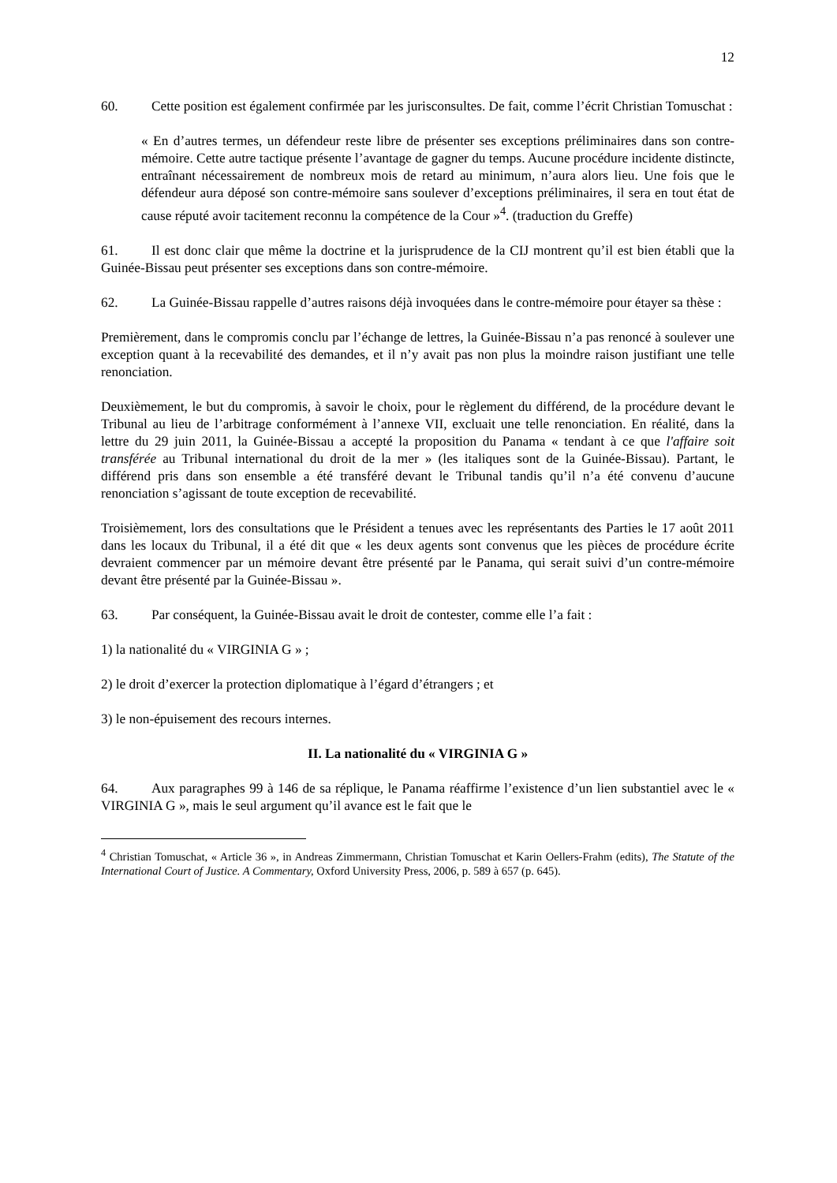12
60. Cette position est également confirmée par les jurisconsultes. De fait, comme l’écrit Christian Tomuschat :
« En d’autres termes, un défendeur reste libre de présenter ses exceptions préliminaires dans son contre-mémoire. Cette autre tactique présente l’avantage de gagner du temps. Aucune procédure incidente distincte, entraînant nécessairement de nombreux mois de retard au minimum, n’aura alors lieu. Une fois que le défendeur aura déposé son contre-mémoire sans soulever d’exceptions préliminaires, il sera en tout état de cause réputé avoir tacitement reconnu la compétence de la Cour »<sup>4</sup>. (traduction du Greffe)
61. Il est donc clair que même la doctrine et la jurisprudence de la CIJ montrent qu’il est bien établi que la Guinée-Bissau peut présenter ses exceptions dans son contre-mémoire.
62. La Guinée-Bissau rappelle d’autres raisons déjà invoquées dans le contre-mémoire pour étayer sa thèse :
Premièrement, dans le compromis conclu par l’échange de lettres, la Guinée-Bissau n’a pas renoncé à soulever une exception quant à la recevabilité des demandes, et il n’y avait pas non plus la moindre raison justifiant une telle renonciation.
Deuxièmement, le but du compromis, à savoir le choix, pour le règlement du différend, de la procédure devant le Tribunal au lieu de l’arbitrage conformément à l’annexe VII, excluait une telle renonciation. En réalité, dans la lettre du 29 juin 2011, la Guinée-Bissau a accepté la proposition du Panama « tendant à ce que l'affaire soit transférée au Tribunal international du droit de la mer » (les italiques sont de la Guinée-Bissau). Partant, le différend pris dans son ensemble a été transféré devant le Tribunal tandis qu’il n’a été convenu d’aucune renonciation s’agissant de toute exception de recevabilité.
Troisièmement, lors des consultations que le Président a tenues avec les représentants des Parties le 17 août 2011 dans les locaux du Tribunal, il a été dit que « les deux agents sont convenus que les pièces de procédure écrite devraient commencer par un mémoire devant être présenté par le Panama, qui serait suivi d’un contre-mémoire devant être présenté par la Guinée-Bissau ».
63. Par conséquent, la Guinée-Bissau avait le droit de contester, comme elle l’a fait :
1) la nationalité du « VIRGINIA G » ;
2) le droit d’exercer la protection diplomatique à l’égard d’étrangers ; et
3) le non-épuisement des recours internes.
II. La nationalité du « VIRGINIA G »
64. Aux paragraphes 99 à 146 de sa réplique, le Panama réaffirme l’existence d’un lien substantiel avec le « VIRGINIA G », mais le seul argument qu’il avance est le fait que le
<sup>4</sup> Christian Tomuschat, « Article 36 », in Andreas Zimmermann, Christian Tomuschat et Karin Oellers-Frahm (edits), The Statute of the International Court of Justice. A Commentary, Oxford University Press, 2006, p. 589 à 657 (p. 645).